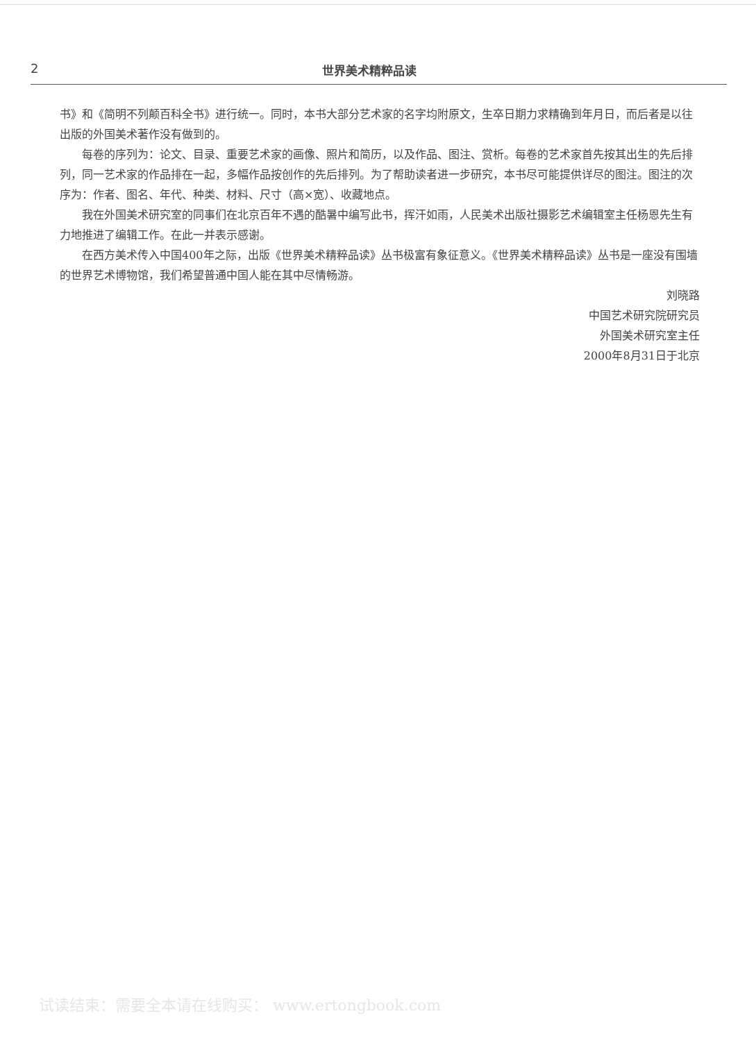2 世界美术精粹品读
书》和《简明不列颠百科全书》进行统一。同时，本书大部分艺术家的名字均附原文，生卒日期力求精确到年月日，而后者是以往出版的外国美术著作没有做到的。
每卷的序列为：论文、目录、重要艺术家的画像、照片和简历，以及作品、图注、赏析。每卷的艺术家首先按其出生的先后排列，同一艺术家的作品排在一起，多幅作品按创作的先后排列。为了帮助读者进一步研究，本书尽可能提供详尽的图注。图注的次序为：作者、图名、年代、种类、材料、尺寸（高×宽）、收藏地点。
我在外国美术研究室的同事们在北京百年不遇的酷暑中编写此书，挥汗如雨，人民美术出版社摄影艺术编辑室主任杨恩先生有力地推进了编辑工作。在此一并表示感谢。
在西方美术传入中国400年之际，出版《世界美术精粹品读》丛书极富有象征意义。《世界美术精粹品读》丛书是一座没有围墙的世界艺术博物馆，我们希望普通中国人能在其中尽情畅游。
刘晓路
中国艺术研究院研究员
外国美术研究室主任
2000年8月31日于北京
试读结束：需要全本请在线购买： www.ertongbook.com